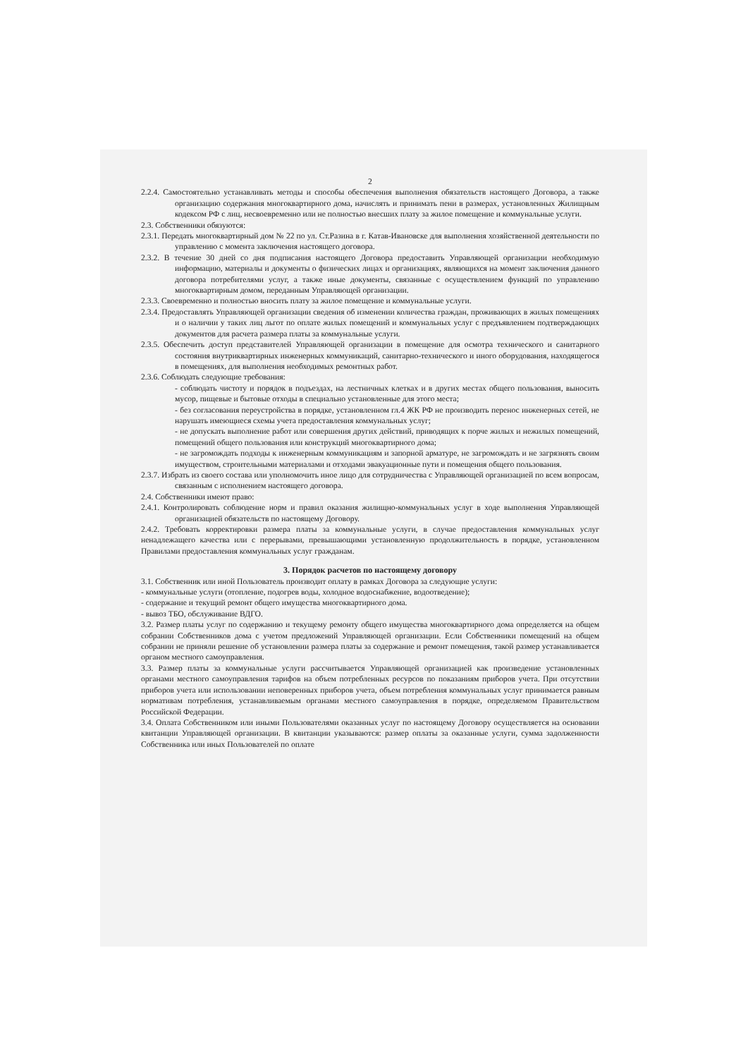2
2.2.4. Самостоятельно устанавливать методы и способы обеспечения выполнения обязательств настоящего Договора, а также организацию содержания многоквартирного дома, начислять и принимать пени в размерах, установленных Жилищным кодексом РФ с лиц, несвоевременно или не полностью внесших плату за жилое помещение и коммунальные услуги.
2.3. Собственники обязуются:
2.3.1. Передать многоквартирный дом № 22 по ул. Ст.Разина в г. Катав-Ивановске для выполнения хозяйственной деятельности по управлению с момента заключения настоящего договора.
2.3.2. В течение 30 дней со дня подписания настоящего Договора предоставить Управляющей организации необходимую информацию, материалы и документы о физических лицах и организациях, являющихся на момент заключения данного договора потребителями услуг, а также иные документы, связанные с осуществлением функций по управлению многоквартирным домом, переданным Управляющей организации.
2.3.3. Своевременно и полностью вносить плату за жилое помещение и коммунальные услуги.
2.3.4. Предоставлять Управляющей организации сведения об изменении количества граждан, проживающих в жилых помещениях и о наличии у таких лиц льгот по оплате жилых помещений и коммунальных услуг с предъявлением подтверждающих документов для расчета размера платы за коммунальные услуги.
2.3.5. Обеспечить доступ представителей Управляющей организации в помещение для осмотра технического и санитарного состояния внутриквартирных инженерных коммуникаций, санитарно-технического и иного оборудования, находящегося в помещениях, для выполнения необходимых ремонтных работ.
2.3.6. Соблюдать следующие требования:
- соблюдать чистоту и порядок в подъездах, на лестничных клетках и в других местах общего пользования, выносить мусор, пищевые и бытовые отходы в специально установленные для этого места;
- без согласования переустройства в порядке, установленном гл.4 ЖК РФ не производить перенос инженерных сетей, не нарушать имеющиеся схемы учета предоставления коммунальных услуг;
- не допускать выполнение работ или совершения других действий, приводящих к порче жилых и нежилых помещений, помещений общего пользования или конструкций многоквартирного дома;
- не загромождать подходы к инженерным коммуникациям и запорной арматуре, не загромождать и не загрязнять своим имуществом, строительными материалами и отходами эвакуационные пути и помещения общего пользования.
2.3.7. Избрать из своего состава или уполномочить иное лицо для сотрудничества с Управляющей организацией по всем вопросам, связанным с исполнением настоящего договора.
2.4. Собственники имеют право:
2.4.1. Контролировать соблюдение норм и правил оказания жилищно-коммунальных услуг в ходе выполнения Управляющей организацией обязательств по настоящему Договору.
2.4.2. Требовать корректировки размера платы за коммунальные услуги, в случае предоставления коммунальных услуг ненадлежащего качества или с перерывами, превышающими установленную продолжительность в порядке, установленном Правилами предоставления коммунальных услуг гражданам.
3. Порядок расчетов по настоящему договору
3.1. Собственник или иной Пользователь производит оплату в рамках Договора за следующие услуги:
- коммунальные услуги (отопление, подогрев воды, холодное водоснабжение, водоотведение);
- содержание и текущий ремонт общего имущества многоквартирного дома.
- вывоз ТБО, обслуживание ВДГО.
3.2. Размер платы услуг по содержанию и текущему ремонту общего имущества многоквартирного дома определяется на общем собрании Собственников дома с учетом предложений Управляющей организации. Если Собственники помещений на общем собрании не приняли решение об установлении размера платы за содержание и ремонт помещения, такой размер устанавливается органом местного самоуправления.
3.3. Размер платы за коммунальные услуги рассчитывается Управляющей организацией как произведение установленных органами местного самоуправления тарифов на объем потребленных ресурсов по показаниям приборов учета. При отсутствии приборов учета или использовании неповеренных приборов учета, объем потребления коммунальных услуг принимается равным нормативам потребления, устанавливаемым органами местного самоуправления в порядке, определяемом Правительством Российской Федерации.
3.4. Оплата Собственником или иными Пользователями оказанных услуг по настоящему Договору осуществляется на основании квитанции Управляющей организации. В квитанции указываются: размер оплаты за оказанные услуги, сумма задолженности Собственника или иных Пользователей по оплате